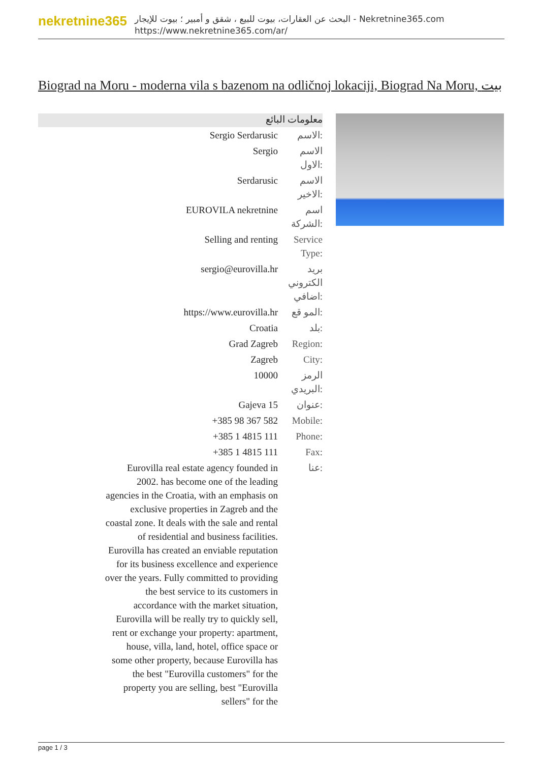nekretnine365
البحث عن العقارات، بيوت للبيع ، شقق و أمبير ؛ بيوت للإيجار - Nekretnine365.com
https://www.nekretnine365.com/ar/
Biograd na Moru - moderna vila s bazenom na odličnoj lokaciji, Biograd Na Moru, بيت
معلومات البائع
| Sergio Serdarusic | الاسم: |
| Sergio | الاسم الاول: |
| Serdarusic | الاسم الاخير: |
| EUROVILA nekretnine | اسم الشركة: |
| Selling and renting | Service Type: |
| sergio@eurovilla.hr | بريد الكتروني اضافي: |
| https://www.eurovilla.hr | المو قع: |
| Croatia | بلد: |
| Grad Zagreb | Region: |
| Zagreb | City: |
| 10000 | الرمز البريدي: |
| Gajeva 15 | عنوان: |
| +385 98 367 582 | Mobile: |
| +385 1 4815 111 | Phone: |
| +385 1 4815 111 | Fax: |
| Eurovilla real estate agency founded in 2002. has become one of the leading agencies in the Croatia, with an emphasis on exclusive properties in Zagreb and the coastal zone. It deals with the sale and rental of residential and business facilities. Eurovilla has created an enviable reputation for its business excellence and experience over the years. Fully committed to providing the best service to its customers in accordance with the market situation, Eurovilla will be really try to quickly sell, rent or exchange your property: apartment, house, villa, land, hotel, office space or some other property, because Eurovilla has the best "Eurovilla customers" for the property you are selling, best "Eurovilla sellers" for the | عنا: |
page 1 / 3